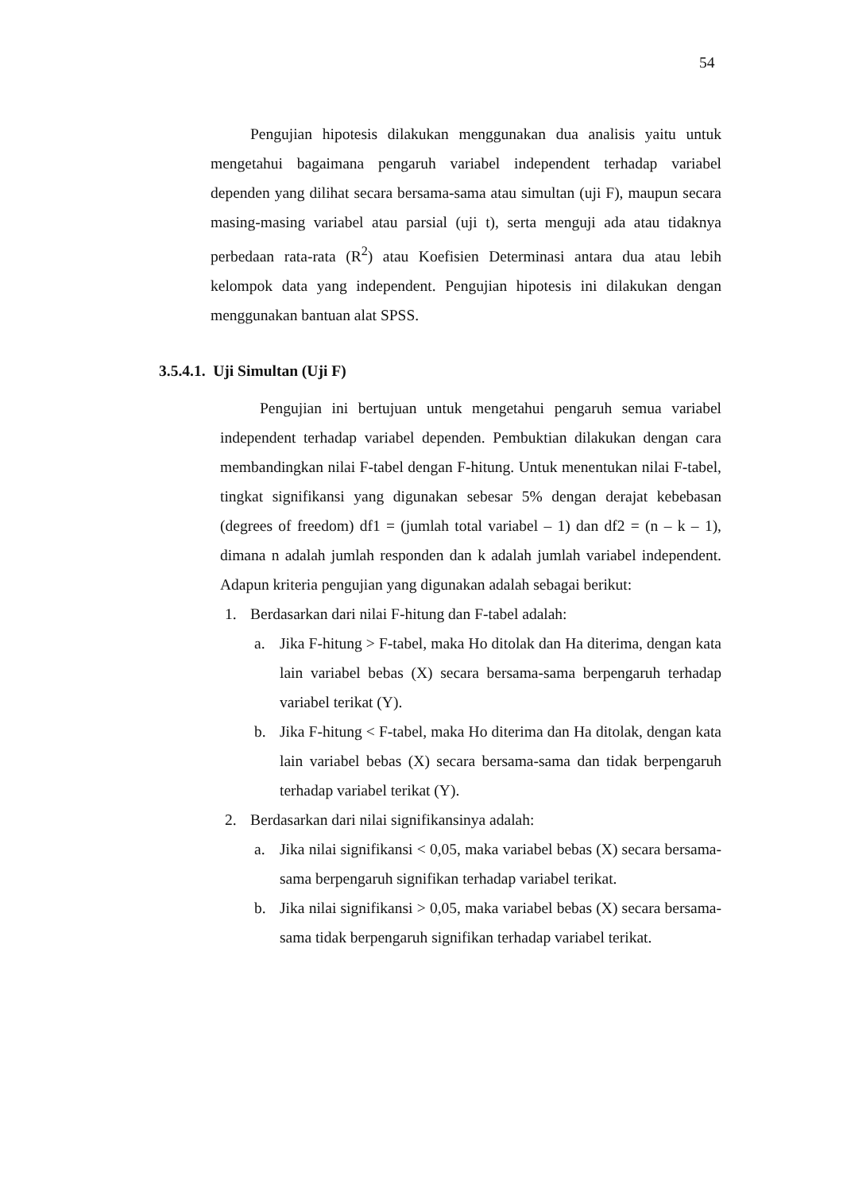54
Pengujian hipotesis dilakukan menggunakan dua analisis yaitu untuk mengetahui bagaimana pengaruh variabel independent terhadap variabel dependen yang dilihat secara bersama-sama atau simultan (uji F), maupun secara masing-masing variabel atau parsial (uji t), serta menguji ada atau tidaknya perbedaan rata-rata (R<sup>2</sup>) atau Koefisien Determinasi antara dua atau lebih kelompok data yang independent. Pengujian hipotesis ini dilakukan dengan menggunakan bantuan alat SPSS.
3.5.4.1. Uji Simultan (Uji F)
Pengujian ini bertujuan untuk mengetahui pengaruh semua variabel independent terhadap variabel dependen. Pembuktian dilakukan dengan cara membandingkan nilai F-tabel dengan F-hitung. Untuk menentukan nilai F-tabel, tingkat signifikansi yang digunakan sebesar 5% dengan derajat kebebasan (degrees of freedom) df1 = (jumlah total variabel – 1) dan df2 = (n – k – 1), dimana n adalah jumlah responden dan k adalah jumlah variabel independent. Adapun kriteria pengujian yang digunakan adalah sebagai berikut:
1. Berdasarkan dari nilai F-hitung dan F-tabel adalah:
a. Jika F-hitung > F-tabel, maka Ho ditolak dan Ha diterima, dengan kata lain variabel bebas (X) secara bersama-sama berpengaruh terhadap variabel terikat (Y).
b. Jika F-hitung < F-tabel, maka Ho diterima dan Ha ditolak, dengan kata lain variabel bebas (X) secara bersama-sama dan tidak berpengaruh terhadap variabel terikat (Y).
2. Berdasarkan dari nilai signifikansinya adalah:
a. Jika nilai signifikansi < 0,05, maka variabel bebas (X) secara bersama-sama berpengaruh signifikan terhadap variabel terikat.
b. Jika nilai signifikansi > 0,05, maka variabel bebas (X) secara bersama-sama tidak berpengaruh signifikan terhadap variabel terikat.